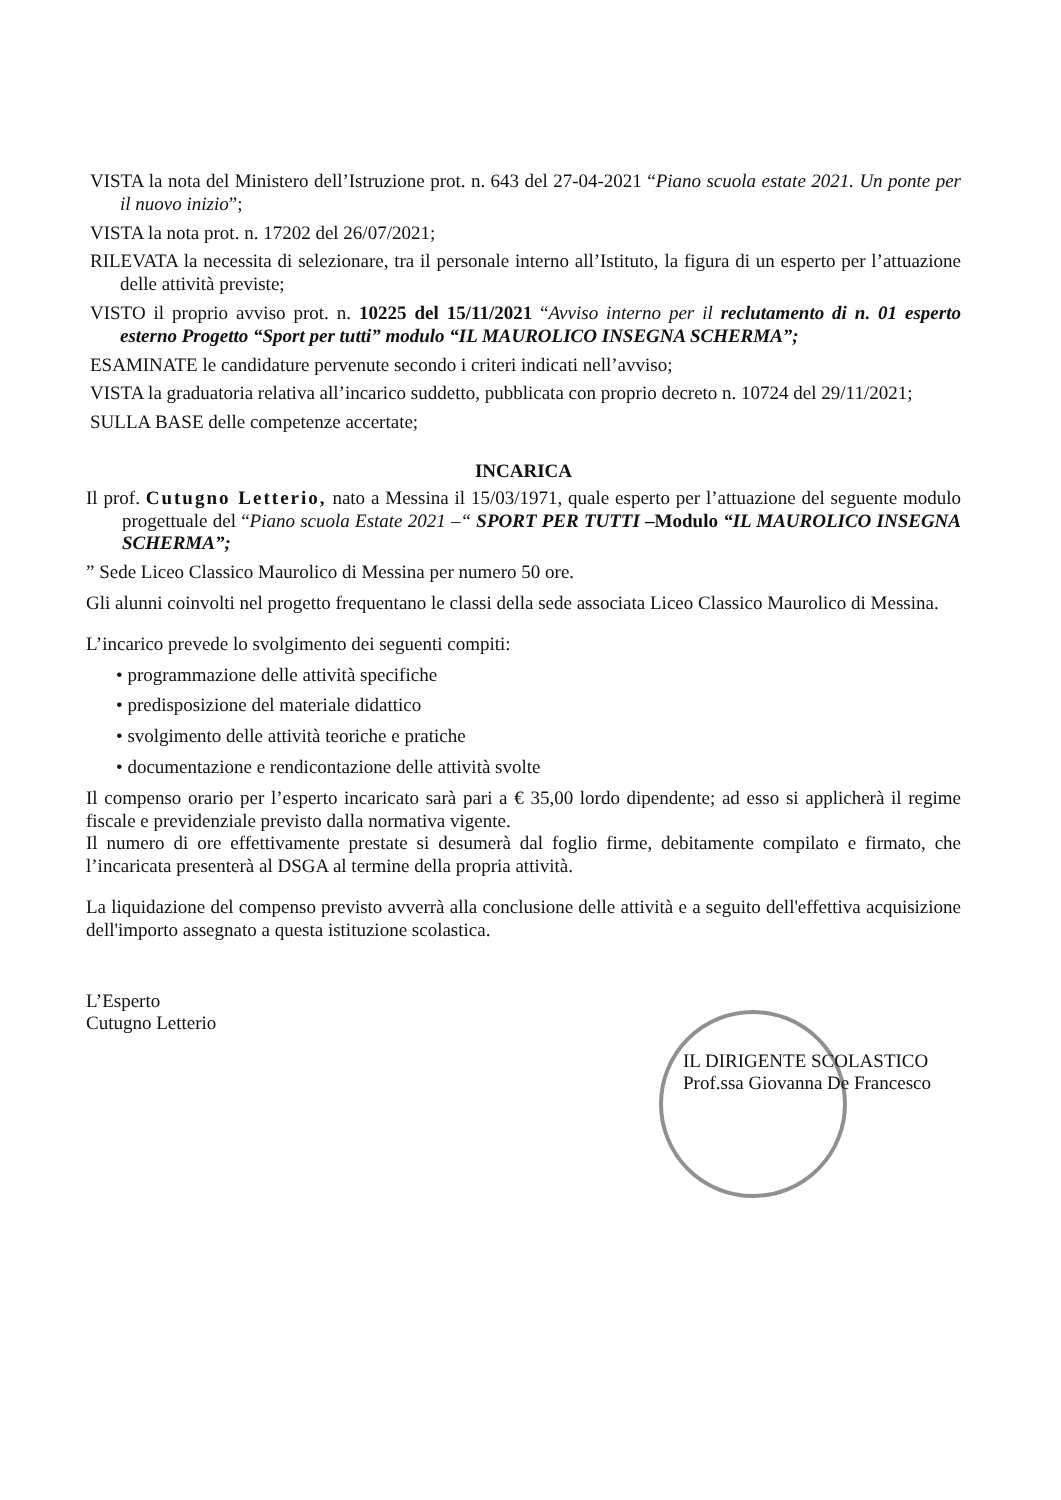VISTA la nota del Ministero dell’Istruzione prot. n. 643 del 27-04-2021 “Piano scuola estate 2021. Un ponte per il nuovo inizio”;
VISTA la nota prot. n. 17202 del 26/07/2021;
RILEVATA la necessita di selezionare, tra il personale interno all’Istituto, la figura di un esperto per l’attuazione delle attività previste;
VISTO il proprio avviso prot. n. 10225 del 15/11/2021 “Avviso interno per il reclutamento di n. 01 esperto esterno Progetto “Sport per tutti” modulo “IL MAUROLICO INSEGNA SCHERMA”;
ESAMINATE le candidature pervenute secondo i criteri indicati nell’avviso;
VISTA la graduatoria relativa all’incarico suddetto, pubblicata con proprio decreto n. 10724 del 29/11/2021;
SULLA BASE delle competenze accertate;
INCARICA
Il prof. Cutugno Letterio, nato a Messina il 15/03/1971, quale esperto per l’attuazione del seguente modulo progettuale del “Piano scuola Estate 2021 –“ SPORT PER TUTTI –Modulo “IL MAUROLICO INSEGNA SCHERMA”;
” Sede Liceo Classico Maurolico di Messina per numero 50 ore.
Gli alunni coinvolti nel progetto frequentano le classi della sede associata Liceo Classico Maurolico di Messina.
L’incarico prevede lo svolgimento dei seguenti compiti:
• programmazione delle attività specifiche
• predisposizione del materiale didattico
• svolgimento delle attività teoriche e pratiche
• documentazione e rendicontazione delle attività svolte
Il compenso orario per l’esperto incaricato sarà pari a € 35,00 lordo dipendente; ad esso si applicherà il regime fiscale e previdenziale previsto dalla normativa vigente.
Il numero di ore effettivamente prestate si desumerà dal foglio firme, debitamente compilato e firmato, che l’incaricata presenterà al DSGA al termine della propria attività.
La liquidazione del compenso previsto avverrà alla conclusione delle attività e a seguito dell'effettiva acquisizione dell'importo assegnato a questa istituzione scolastica.
L’Esperto
Cutugno Letterio
IL DIRIGENTE SCOLASTICO
Prof.ssa Giovanna De Francesco